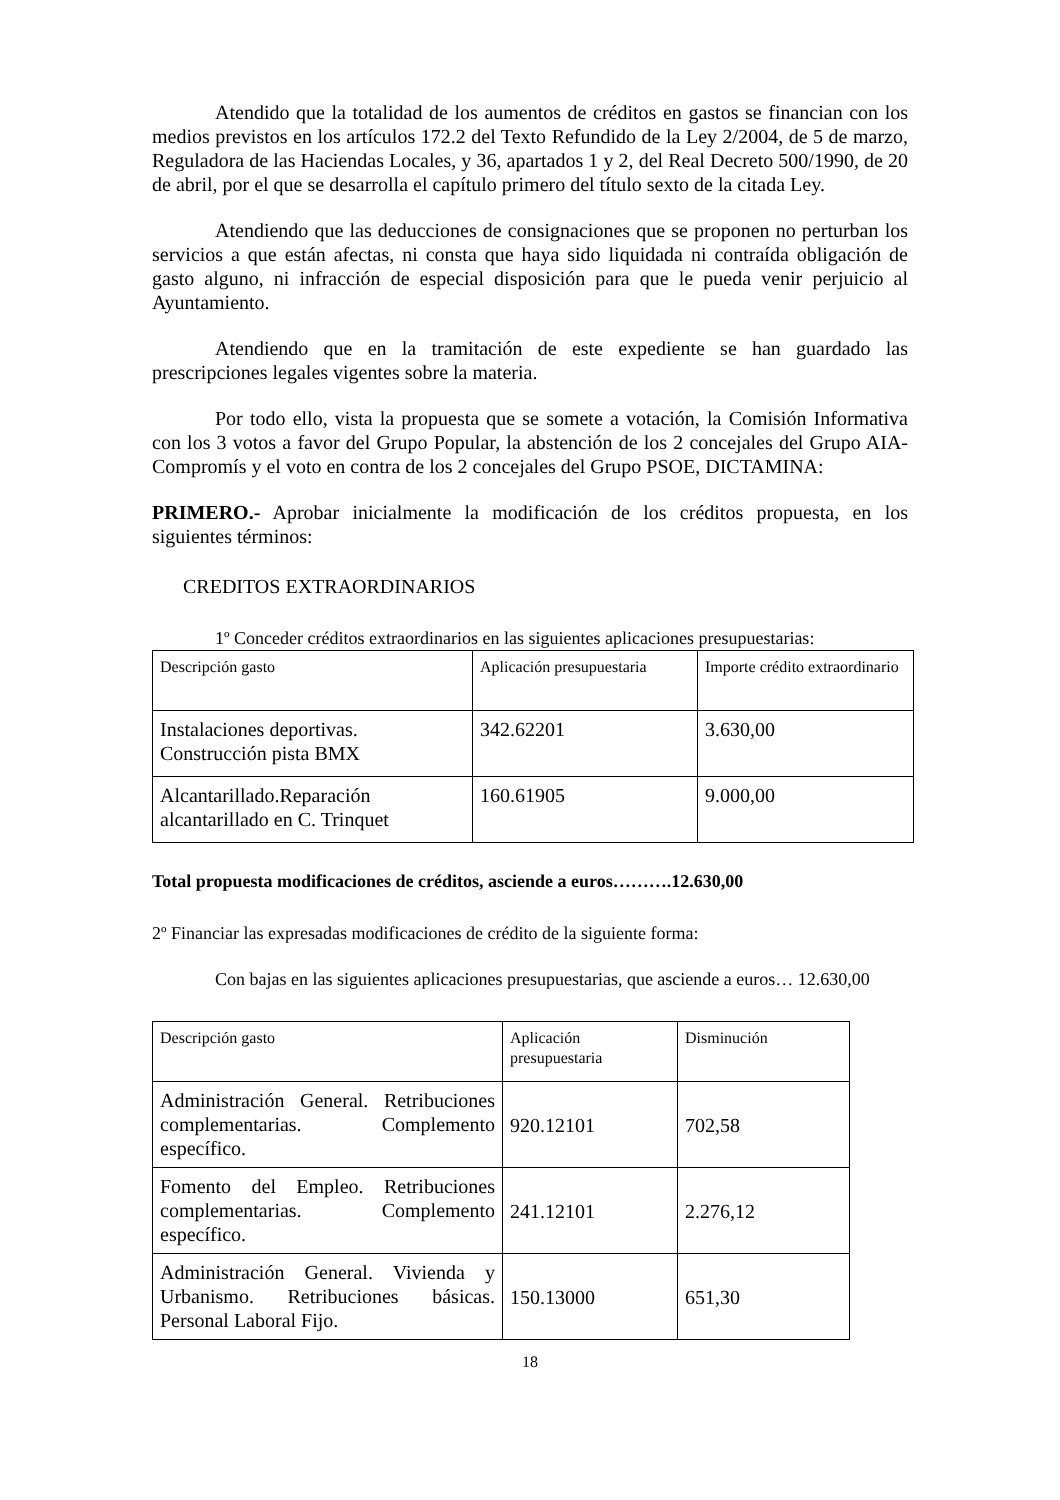Atendido que la totalidad de los aumentos de créditos en gastos se financian con los medios previstos en los artículos 172.2 del Texto Refundido de la Ley 2/2004, de 5 de marzo, Reguladora de las Haciendas Locales, y 36, apartados 1 y 2, del Real Decreto 500/1990, de 20 de abril, por el que se desarrolla el capítulo primero del título sexto de la citada Ley.
Atendiendo que las deducciones de consignaciones que se proponen no perturban los servicios a que están afectas, ni consta que haya sido liquidada ni contraída obligación de gasto alguno, ni infracción de especial disposición para que le pueda venir perjuicio al Ayuntamiento.
Atendiendo que en la tramitación de este expediente se han guardado las prescripciones legales vigentes sobre la materia.
Por todo ello, vista la propuesta que se somete a votación, la Comisión Informativa con los 3 votos a favor del Grupo Popular, la abstención de los 2 concejales del Grupo AIA-Compromís y el voto en contra de los 2 concejales del Grupo PSOE, DICTAMINA:
PRIMERO.- Aprobar inicialmente la modificación de los créditos propuesta, en los siguientes términos:
CREDITOS EXTRAORDINARIOS
1º Conceder créditos extraordinarios en las siguientes aplicaciones presupuestarias:
| Descripción gasto | Aplicación presupuestaria | Importe crédito extraordinario |
| Instalaciones deportivas. Construcción pista BMX | 342.62201 | 3.630,00 |
| Alcantarillado.Reparación alcantarillado en C. Trinquet | 160.61905 | 9.000,00 |
Total propuesta modificaciones de créditos, asciende a euros……….12.630,00
2º Financiar las expresadas modificaciones de crédito de la siguiente forma:
Con bajas en las siguientes aplicaciones presupuestarias, que asciende a euros… 12.630,00
| Descripción gasto | Aplicación presupuestaria | Disminución |
| Administración General. Retribuciones complementarias. Complemento específico. | 920.12101 | 702,58 |
| Fomento del Empleo. Retribuciones complementarias. Complemento específico. | 241.12101 | 2.276,12 |
| Administración General. Vivienda y Urbanismo. Retribuciones básicas. Personal Laboral Fijo. | 150.13000 | 651,30 |
18